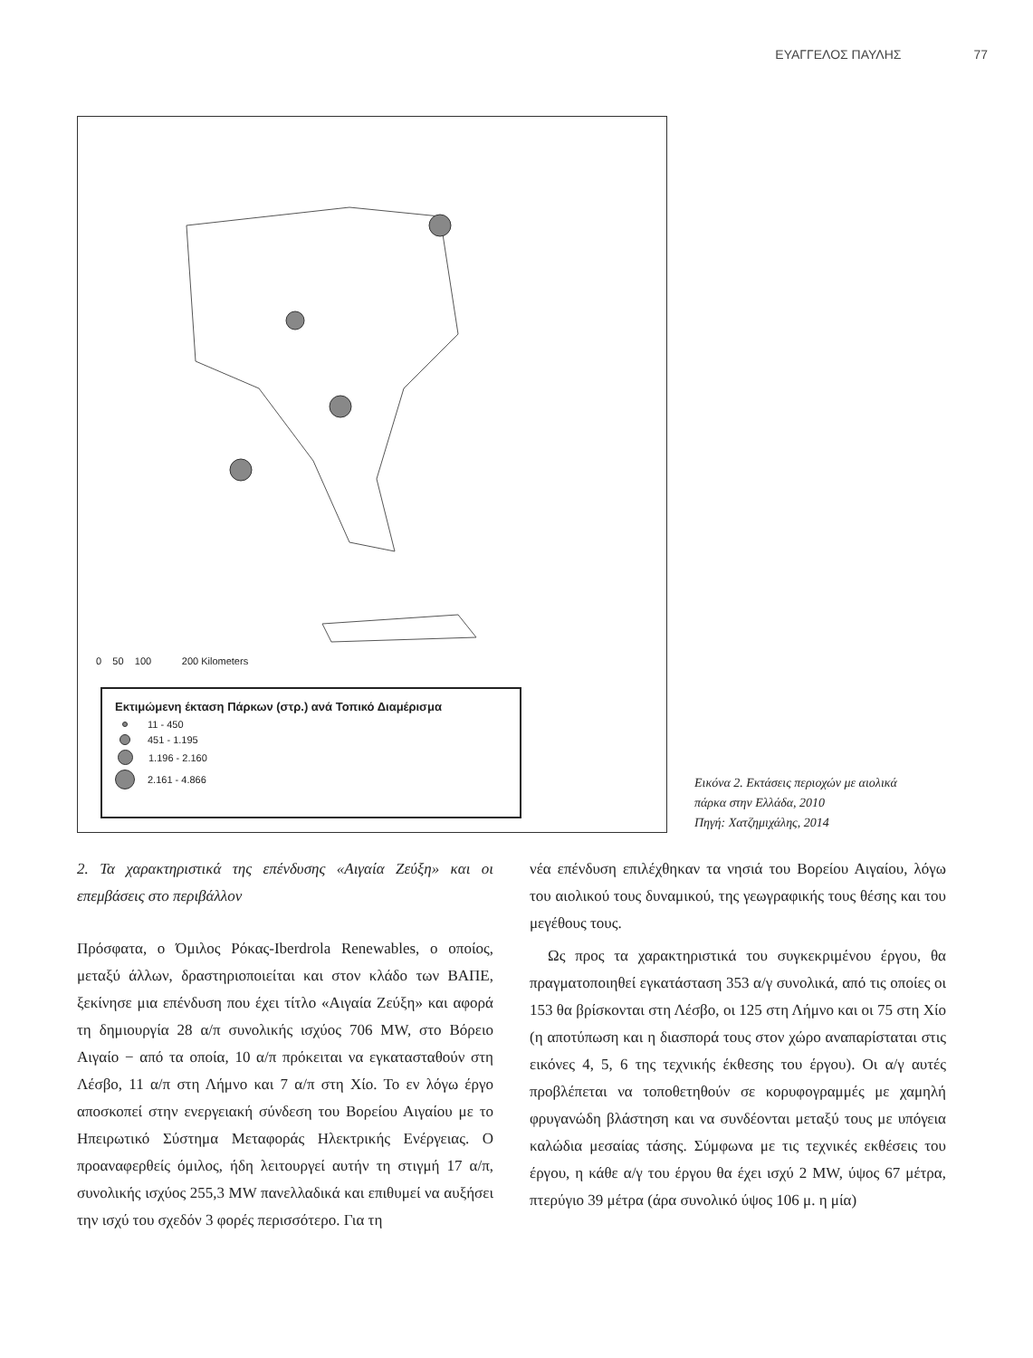ΕΥΑΓΓΕΛΟΣ ΠΑΥΛΗΣ 77
0 50 100 200 Kilometers
Εκτιμώμενη έκταση Πάρκων (στρ.) ανά Τοπικό Διαμέρισμα
11 - 450
451 - 1.195
1.196 - 2.160
2.161 - 4.866
Εικόνα 2. Εκτάσεις περιοχών με αιολικά πάρκα στην Ελλάδα, 2010
Πηγή: Χατζημιχάλης, 2014
2. Τα χαρακτηριστικά της επένδυσης «Αιγαία Ζεύξη» και οι επεμβάσεις στο περιβάλλον
Πρόσφατα, ο Όμιλος Ρόκας-Iberdrola Renewables, ο οποίος, μεταξύ άλλων, δραστηριοποιείται και στον κλάδο των ΒΑΠΕ, ξεκίνησε μια επένδυση που έχει τίτλο «Αιγαία Ζεύξη» και αφορά τη δημιουργία 28 α/π συνολικής ισχύος 706 MW, στο Βόρειο Αιγαίο − από τα οποία, 10 α/π πρόκειται να εγκατασταθούν στη Λέσβο, 11 α/π στη Λήμνο και 7 α/π στη Χίο. Το εν λόγω έργο αποσκοπεί στην ενεργειακή σύνδεση του Βορείου Αιγαίου με το Ηπειρωτικό Σύστημα Μεταφοράς Ηλεκτρικής Ενέργειας. Ο προαναφερθείς όμιλος, ήδη λειτουργεί αυτήν τη στιγμή 17 α/π, συνολικής ισχύος 255,3 MW πανελλαδικά και επιθυμεί να αυξήσει την ισχύ του σχεδόν 3 φορές περισσότερο. Για τη
νέα επένδυση επιλέχθηκαν τα νησιά του Βορείου Αιγαίου, λόγω του αιολικού τους δυναμικού, της γεωγραφικής τους θέσης και του μεγέθους τους.
Ως προς τα χαρακτηριστικά του συγκεκριμένου έργου, θα πραγματοποιηθεί εγκατάσταση 353 α/γ συνολικά, από τις οποίες οι 153 θα βρίσκονται στη Λέσβο, οι 125 στη Λήμνο και οι 75 στη Χίο (η αποτύπωση και η διασπορά τους στον χώρο αναπαρίσταται στις εικόνες 4, 5, 6 της τεχνικής έκθεσης του έργου). Οι α/γ αυτές προβλέπεται να τοποθετηθούν σε κορυφογραμμές με χαμηλή φρυγανώδη βλάστηση και να συνδέονται μεταξύ τους με υπόγεια καλώδια μεσαίας τάσης. Σύμφωνα με τις τεχνικές εκθέσεις του έργου, η κάθε α/γ του έργου θα έχει ισχύ 2 MW, ύψος 67 μέτρα, πτερύγιο 39 μέτρα (άρα συνολικό ύψος 106 μ. η μία)